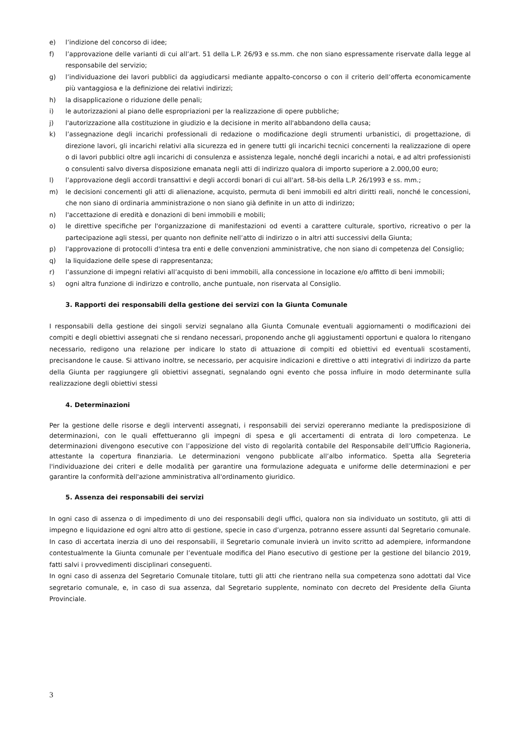e) l’indizione del concorso di idee;
f) l’approvazione delle varianti di cui all’art. 51 della L.P. 26/93 e ss.mm. che non siano espressamente riservate dalla legge al responsabile del servizio;
g) l’individuazione dei lavori pubblici da aggiudicarsi mediante appalto-concorso o con il criterio dell’offerta economicamente più vantaggiosa e la definizione dei relativi indirizzi;
h) la disapplicazione o riduzione delle penali;
i) le autorizzazioni al piano delle espropriazioni per la realizzazione di opere pubbliche;
j) l'autorizzazione alla costituzione in giudizio e la decisione in merito all'abbandono della causa;
k) l’assegnazione degli incarichi professionali di redazione o modificazione degli strumenti urbanistici, di progettazione, di direzione lavori, gli incarichi relativi alla sicurezza ed in genere tutti gli incarichi tecnici concernenti la realizzazione di opere o di lavori pubblici oltre agli incarichi di consulenza e assistenza legale, nonché degli incarichi a notai, e ad altri professionisti o consulenti salvo diversa disposizione emanata negli atti di indirizzo qualora di importo superiore a 2.000,00 euro;
l) l’approvazione degli accordi transattivi e degli accordi bonari di cui all'art. 58-bis della L.P. 26/1993 e ss. mm.;
m) le decisioni concernenti gli atti di alienazione, acquisto, permuta di beni immobili ed altri diritti reali, nonché le concessioni, che non siano di ordinaria amministrazione o non siano già definite in un atto di indirizzo;
n) l'accettazione di eredità e donazioni di beni immobili e mobili;
o) le direttive specifiche per l'organizzazione di manifestazioni od eventi a carattere culturale, sportivo, ricreativo o per la partecipazione agli stessi, per quanto non definite nell’atto di indirizzo o in altri atti successivi della Giunta;
p) l'approvazione di protocolli d'intesa tra enti e delle convenzioni amministrative, che non siano di competenza del Consiglio;
q) la liquidazione delle spese di rappresentanza;
r) l’assunzione di impegni relativi all’acquisto di beni immobili, alla concessione in locazione e/o affitto di beni immobili;
s) ogni altra funzione di indirizzo e controllo, anche puntuale, non riservata al Consiglio.
3. Rapporti dei responsabili della gestione dei servizi con la Giunta Comunale
I responsabili della gestione dei singoli servizi segnalano alla Giunta Comunale eventuali aggiornamenti o modificazioni dei compiti e degli obiettivi assegnati che si rendano necessari, proponendo anche gli aggiustamenti opportuni e qualora lo ritengano necessario, redigono una relazione per indicare lo stato di attuazione di compiti ed obiettivi ed eventuali scostamenti, precisandone le cause. Si attivano inoltre, se necessario, per acquisire indicazioni e direttive o atti integrativi di indirizzo da parte della Giunta per raggiungere gli obiettivi assegnati, segnalando ogni evento che possa influire in modo determinante sulla realizzazione degli obiettivi stessi
4. Determinazioni
Per la gestione delle risorse e degli interventi assegnati, i responsabili dei servizi opereranno mediante la predisposizione di determinazioni, con le quali effettueranno gli impegni di spesa e gli accertamenti di entrata di loro competenza. Le determinazioni divengono esecutive con l’apposizione del visto di regolarità contabile del Responsabile dell’Ufficio Ragioneria, attestante la copertura finanziaria. Le determinazioni vengono pubblicate all’albo informatico. Spetta alla Segreteria l'individuazione dei criteri e delle modalità per garantire una formulazione adeguata e uniforme delle determinazioni e per garantire la conformità dell'azione amministrativa all'ordinamento giuridico.
5. Assenza dei responsabili dei servizi
In ogni caso di assenza o di impedimento di uno dei responsabili degli uffici, qualora non sia individuato un sostituto, gli atti di impegno e liquidazione ed ogni altro atto di gestione, specie in caso d’urgenza, potranno essere assunti dal Segretario comunale. In caso di accertata inerzia di uno dei responsabili, il Segretario comunale invierà un invito scritto ad adempiere, informandone contestualmente la Giunta comunale per l’eventuale modifica del Piano esecutivo di gestione per la gestione del bilancio 2019, fatti salvi i provvedimenti disciplinari conseguenti.
In ogni caso di assenza del Segretario Comunale titolare, tutti gli atti che rientrano nella sua competenza sono adottati dal Vice segretario comunale, e, in caso di sua assenza, dal Segretario supplente, nominato con decreto del Presidente della Giunta Provinciale.
3